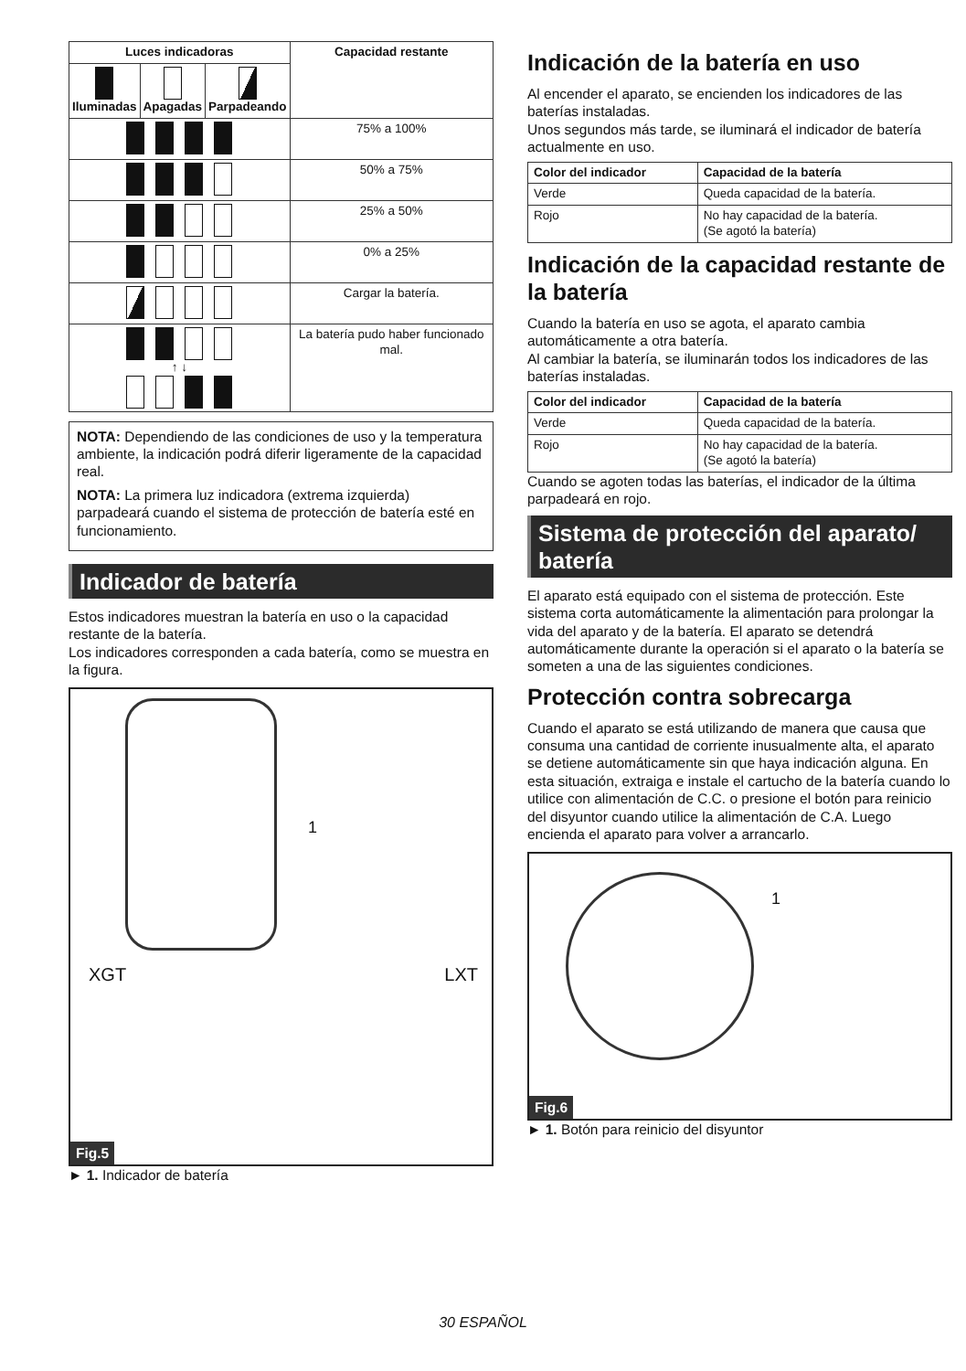| Luces indicadoras | | | Capacidad restante |
| --- | --- | --- | --- |
| Iluminadas | Apagadas | Parpadeando | |
| | | | 75% a 100% |
| | | | 50% a 75% |
| | | | 25% a 50% |
| | | | 0% a 25% |
| | | | Cargar la batería. |
| ↑ ↓ | | | La batería pudo haber funcionado mal. |
NOTA: Dependiendo de las condiciones de uso y la temperatura ambiente, la indicación podrá diferir ligeramente de la capacidad real.
NOTA: La primera luz indicadora (extrema izquierda) parpadeará cuando el sistema de protección de batería esté en funcionamiento.
Indicador de batería
Estos indicadores muestran la batería en uso o la capacidad restante de la batería.
Los indicadores corresponden a cada batería, como se muestra en la figura.
1
XGT LXT
Fig.5
► 1. Indicador de batería
Indicación de la batería en uso
Al encender el aparato, se encienden los indicadores de las baterías instaladas.
Unos segundos más tarde, se iluminará el indicador de batería actualmente en uso.
| Color del indicador | Capacidad de la batería |
| --- | --- |
| Verde | Queda capacidad de la batería. |
| Rojo | No hay capacidad de la batería. (Se agotó la batería) |
Indicación de la capacidad restante de la batería
Cuando la batería en uso se agota, el aparato cambia automáticamente a otra batería.
Al cambiar la batería, se iluminarán todos los indicadores de las baterías instaladas.
| Color del indicador | Capacidad de la batería |
| --- | --- |
| Verde | Queda capacidad de la batería. |
| Rojo | No hay capacidad de la batería. (Se agotó la batería) |
Cuando se agoten todas las baterías, el indicador de la última parpadeará en rojo.
Sistema de protección del aparato/ batería
El aparato está equipado con el sistema de protección. Este sistema corta automáticamente la alimentación para prolongar la vida del aparato y de la batería. El aparato se detendrá automáticamente durante la operación si el aparato o la batería se someten a una de las siguientes condiciones.
Protección contra sobrecarga
Cuando el aparato se está utilizando de manera que causa que consuma una cantidad de corriente inusualmente alta, el aparato se detiene automáticamente sin que haya indicación alguna. En esta situación, extraiga e instale el cartucho de la batería cuando lo utilice con alimentación de C.C. o presione el botón para reinicio del disyuntor cuando utilice la alimentación de C.A. Luego encienda el aparato para volver a arrancarlo.
1
Fig.6
► 1. Botón para reinicio del disyuntor
30 ESPAÑOL